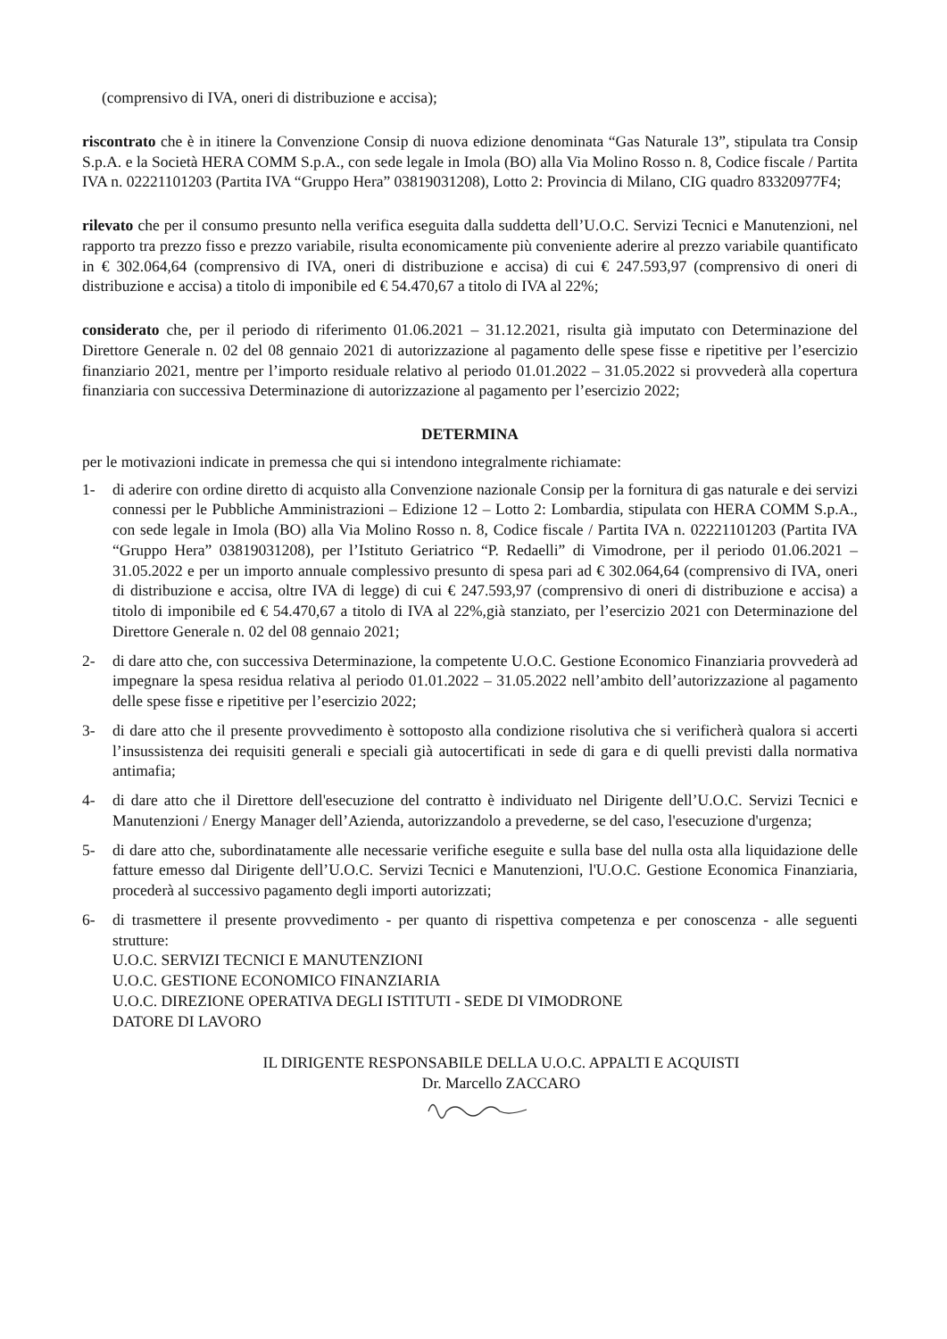(comprensivo di IVA, oneri di distribuzione e accisa);
riscontrato che è in itinere la Convenzione Consip di nuova edizione denominata “Gas Naturale 13”, stipulata tra Consip S.p.A. e la Società HERA COMM S.p.A., con sede legale in Imola (BO) alla Via Molino Rosso n. 8, Codice fiscale / Partita IVA n. 02221101203 (Partita IVA “Gruppo Hera” 03819031208), Lotto 2: Provincia di Milano, CIG quadro 83320977F4;
rilevato che per il consumo presunto nella verifica eseguita dalla suddetta dell’U.O.C. Servizi Tecnici e Manutenzioni, nel rapporto tra prezzo fisso e prezzo variabile, risulta economicamente più conveniente aderire al prezzo variabile quantificato in € 302.064,64 (comprensivo di IVA, oneri di distribuzione e accisa) di cui € 247.593,97 (comprensivo di oneri di distribuzione e accisa) a titolo di imponibile ed € 54.470,67 a titolo di IVA al 22%;
considerato che, per il periodo di riferimento 01.06.2021 – 31.12.2021, risulta già imputato con Determinazione del Direttore Generale n. 02 del 08 gennaio 2021 di autorizzazione al pagamento delle spese fisse e ripetitive per l’esercizio finanziario 2021, mentre per l’importo residuale relativo al periodo 01.01.2022 – 31.05.2022 si provvederà alla copertura finanziaria con successiva Determinazione di autorizzazione al pagamento per l’esercizio 2022;
DETERMINA
per le motivazioni indicate in premessa che qui si intendono integralmente richiamate:
1- di aderire con ordine diretto di acquisto alla Convenzione nazionale Consip per la fornitura di gas naturale e dei servizi connessi per le Pubbliche Amministrazioni – Edizione 12 – Lotto 2: Lombardia, stipulata con HERA COMM S.p.A., con sede legale in Imola (BO) alla Via Molino Rosso n. 8, Codice fiscale / Partita IVA n. 02221101203 (Partita IVA “Gruppo Hera” 03819031208), per l’Istituto Geriatrico “P. Redaelli” di Vimodrone, per il periodo 01.06.2021 – 31.05.2022 e per un importo annuale complessivo presunto di spesa pari ad € 302.064,64 (comprensivo di IVA, oneri di distribuzione e accisa, oltre IVA di legge) di cui € 247.593,97 (comprensivo di oneri di distribuzione e accisa) a titolo di imponibile ed € 54.470,67 a titolo di IVA al 22%,già stanziato, per l’esercizio 2021 con Determinazione del Direttore Generale n. 02 del 08 gennaio 2021;
2- di dare atto che, con successiva Determinazione, la competente U.O.C. Gestione Economico Finanziaria provvederà ad impegnare la spesa residua relativa al periodo 01.01.2022 – 31.05.2022 nell’ambito dell’autorizzazione al pagamento delle spese fisse e ripetitive per l’esercizio 2022;
3- di dare atto che il presente provvedimento è sottoposto alla condizione risolutiva che si verificherà qualora si accerti l’insussistenza dei requisiti generali e speciali già autocertificati in sede di gara e di quelli previsti dalla normativa antimafia;
4- di dare atto che il Direttore dell'esecuzione del contratto è individuato nel Dirigente dell’U.O.C. Servizi Tecnici e Manutenzioni / Energy Manager dell’Azienda, autorizzandolo a prevederne, se del caso, l'esecuzione d'urgenza;
5- di dare atto che, subordinatamente alle necessarie verifiche eseguite e sulla base del nulla osta alla liquidazione delle fatture emesso dal Dirigente dell’U.O.C. Servizi Tecnici e Manutenzioni, l'U.O.C. Gestione Economica Finanziaria, procederà al successivo pagamento degli importi autorizzati;
6- di trasmettere il presente provvedimento - per quanto di rispettiva competenza e per conoscenza - alle seguenti strutture:
U.O.C. SERVIZI TECNICI E MANUTENZIONI
U.O.C. GESTIONE ECONOMICO FINANZIARIA
U.O.C. DIREZIONE OPERATIVA DEGLI ISTITUTI - SEDE DI VIMODRONE
DATORE DI LAVORO
IL DIRIGENTE RESPONSABILE DELLA U.O.C. APPALTI E ACQUISTI
Dr. Marcello ZACCARO